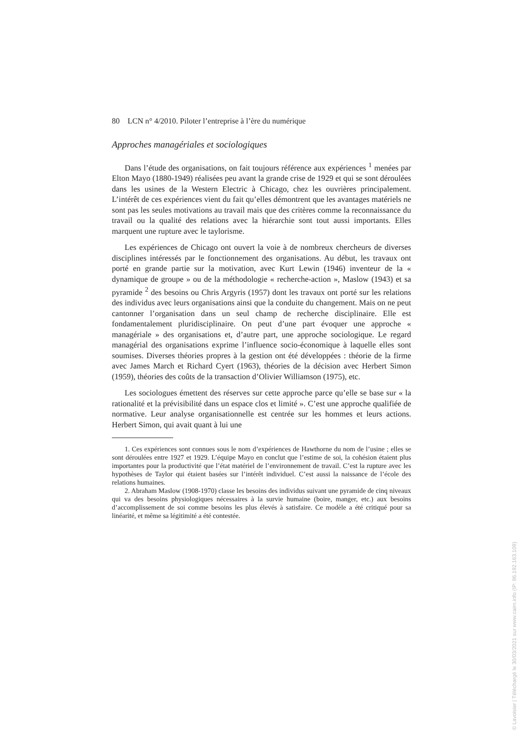80 LCN n° 4/2010. Piloter l’entreprise à l’ère du numérique
Approches managériales et sociologiques
Dans l’étude des organisations, on fait toujours référence aux expériences <sup>1</sup> menées par Elton Mayo (1880-1949) réalisées peu avant la grande crise de 1929 et qui se sont déroulées dans les usines de la Western Electric à Chicago, chez les ouvrières principalement. L’intérêt de ces expériences vient du fait qu’elles démontrent que les avantages matériels ne sont pas les seules motivations au travail mais que des critères comme la reconnaissance du travail ou la qualité des relations avec la hiérarchie sont tout aussi importants. Elles marquent une rupture avec le taylorisme.
Les expériences de Chicago ont ouvert la voie à de nombreux chercheurs de diverses disciplines intéressés par le fonctionnement des organisations. Au début, les travaux ont porté en grande partie sur la motivation, avec Kurt Lewin (1946) inventeur de la « dynamique de groupe » ou de la méthodologie « recherche-action », Maslow (1943) et sa pyramide <sup>2</sup> des besoins ou Chris Argyris (1957) dont les travaux ont porté sur les relations des individus avec leurs organisations ainsi que la conduite du changement. Mais on ne peut cantonner l’organisation dans un seul champ de recherche disciplinaire. Elle est fondamentalement pluridisciplinaire. On peut d’une part évoquer une approche « managériale » des organisations et, d’autre part, une approche sociologique. Le regard managérial des organisations exprime l’influence socio-économique à laquelle elles sont soumises. Diverses théories propres à la gestion ont été développées : théorie de la firme avec James March et Richard Cyert (1963), théories de la décision avec Herbert Simon (1959), théories des coûts de la transaction d’Olivier Williamson (1975), etc.
Les sociologues émettent des réserves sur cette approche parce qu’elle se base sur « la rationalité et la prévisibilité dans un espace clos et limité ». C’est une approche qualifiée de normative. Leur analyse organisationnelle est centrée sur les hommes et leurs actions. Herbert Simon, qui avait quant à lui une
1. Ces expériences sont connues sous le nom d’expériences de Hawthorne du nom de l’usine ; elles se sont déroulées entre 1927 et 1929. L’équipe Mayo en conclut que l’estime de soi, la cohésion étaient plus importantes pour la productivité que l’état matériel de l’environnement de travail. C’est la rupture avec les hypothèses de Taylor qui étaient basées sur l’intérêt individuel. C’est aussi la naissance de l’école des relations humaines.
2. Abraham Maslow (1908-1970) classe les besoins des individus suivant une pyramide de cinq niveaux qui va des besoins physiologiques nécessaires à la survie humaine (boire, manger, etc.) aux besoins d’accomplissement de soi comme besoins les plus élevés à satisfaire. Ce modèle a été critiqué pour sa linéarité, et même sa légitimité a été contestée.
© Lavoisier | Téléchargé le 30/03/2021 sur www.cairn.info (IP: 86.192.163.109)